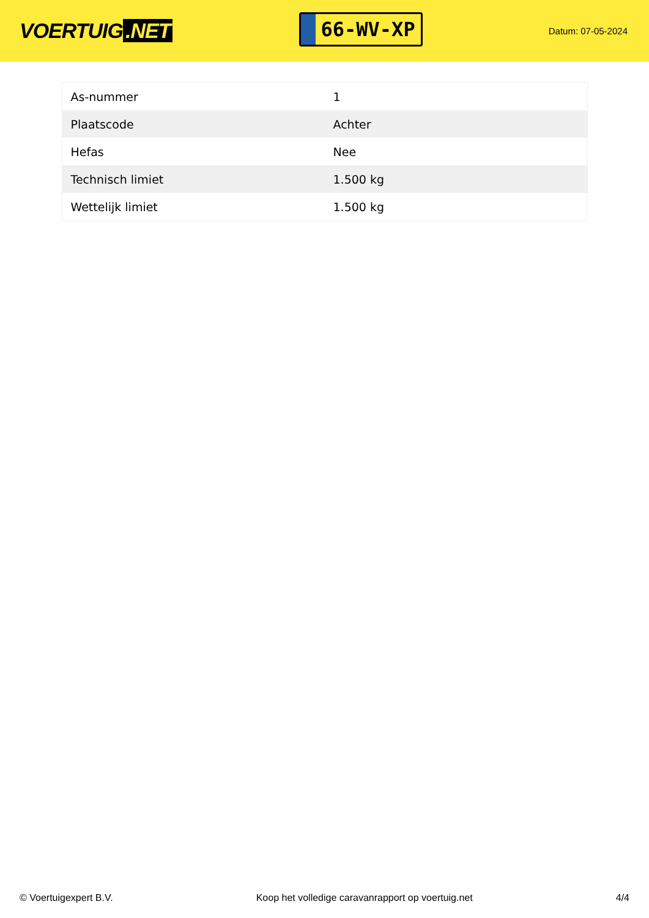VOERTUIG.NET
66-WV-XP
Datum: 07-05-2024
| As-nummer | 1 |
| Plaatscode | Achter |
| Hefas | Nee |
| Technisch limiet | 1.500 kg |
| Wettelijk limiet | 1.500 kg |
© Voertuigexpert B.V. Koop het volledige caravanrapport op voertuig.net 4/4